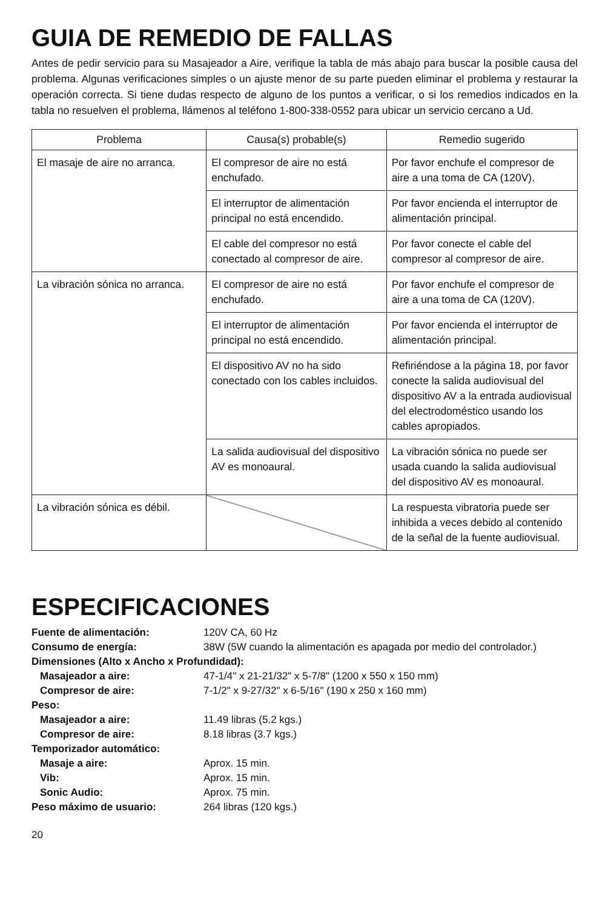GUIA DE REMEDIO DE FALLAS
Antes de pedir servicio para su Masajeador a Aire, verifique la tabla de más abajo para buscar la posible causa del problema. Algunas verificaciones simples o un ajuste menor de su parte pueden eliminar el problema y restaurar la operación correcta. Si tiene dudas respecto de alguno de los puntos a verificar, o si los remedios indicados en la tabla no resuelven el problema, llámenos al teléfono 1-800-338-0552 para ubicar un servicio cercano a Ud.
| Problema | Causa(s) probable(s) | Remedio sugerido |
| --- | --- | --- |
| El masaje de aire no arranca. | El compresor de aire no está enchufado. | Por favor enchufe el compresor de aire a una toma de CA (120V). |
| | El interruptor de alimentación principal no está encendido. | Por favor encienda el interruptor de alimentación principal. |
| | El cable del compresor no está conectado al compresor de aire. | Por favor conecte el cable del compresor al compresor de aire. |
| La vibración sónica no arranca. | El compresor de aire no está enchufado. | Por favor enchufe el compresor de aire a una toma de CA (120V). |
| | El interruptor de alimentación principal no está encendido. | Por favor encienda el interruptor de alimentación principal. |
| | El dispositivo AV no ha sido conectado con los cables incluidos. | Refiriéndose a la página 18, por favor conecte la salida audiovisual del dispositivo AV a la entrada audiovisual del electrodoméstico usando los cables apropiados. |
| | La salida audiovisual del dispositivo AV es monoaural. | La vibración sónica no puede ser usada cuando la salida audiovisual del dispositivo AV es monoaural. |
| La vibración sónica es débil. | | La respuesta vibratoria puede ser inhibida a veces debido al contenido de la señal de la fuente audiovisual. |
ESPECIFICACIONES
| Fuente de alimentación: | 120V CA, 60 Hz |
| Consumo de energía: | 38W (5W cuando la alimentación es apagada por medio del controlador.) |
| Dimensiones (Alto x Ancho x Profundidad): | |
| Masajeador a aire: | 47-1/4" x 21-21/32" x 5-7/8" (1200 x 550 x 150 mm) |
| Compresor de aire: | 7-1/2" x 9-27/32" x 6-5/16" (190 x 250 x 160 mm) |
| Peso: | |
| Masajeador a aire: | 11.49 libras (5.2 kgs.) |
| Compresor de aire: | 8.18 libras (3.7 kgs.) |
| Temporizador automático: | |
| Masaje a aire: | Aprox. 15 min. |
| Vib: | Aprox. 15 min. |
| Sonic Audio: | Aprox. 75 min. |
| Peso máximo de usuario: | 264 libras (120 kgs.) |
20